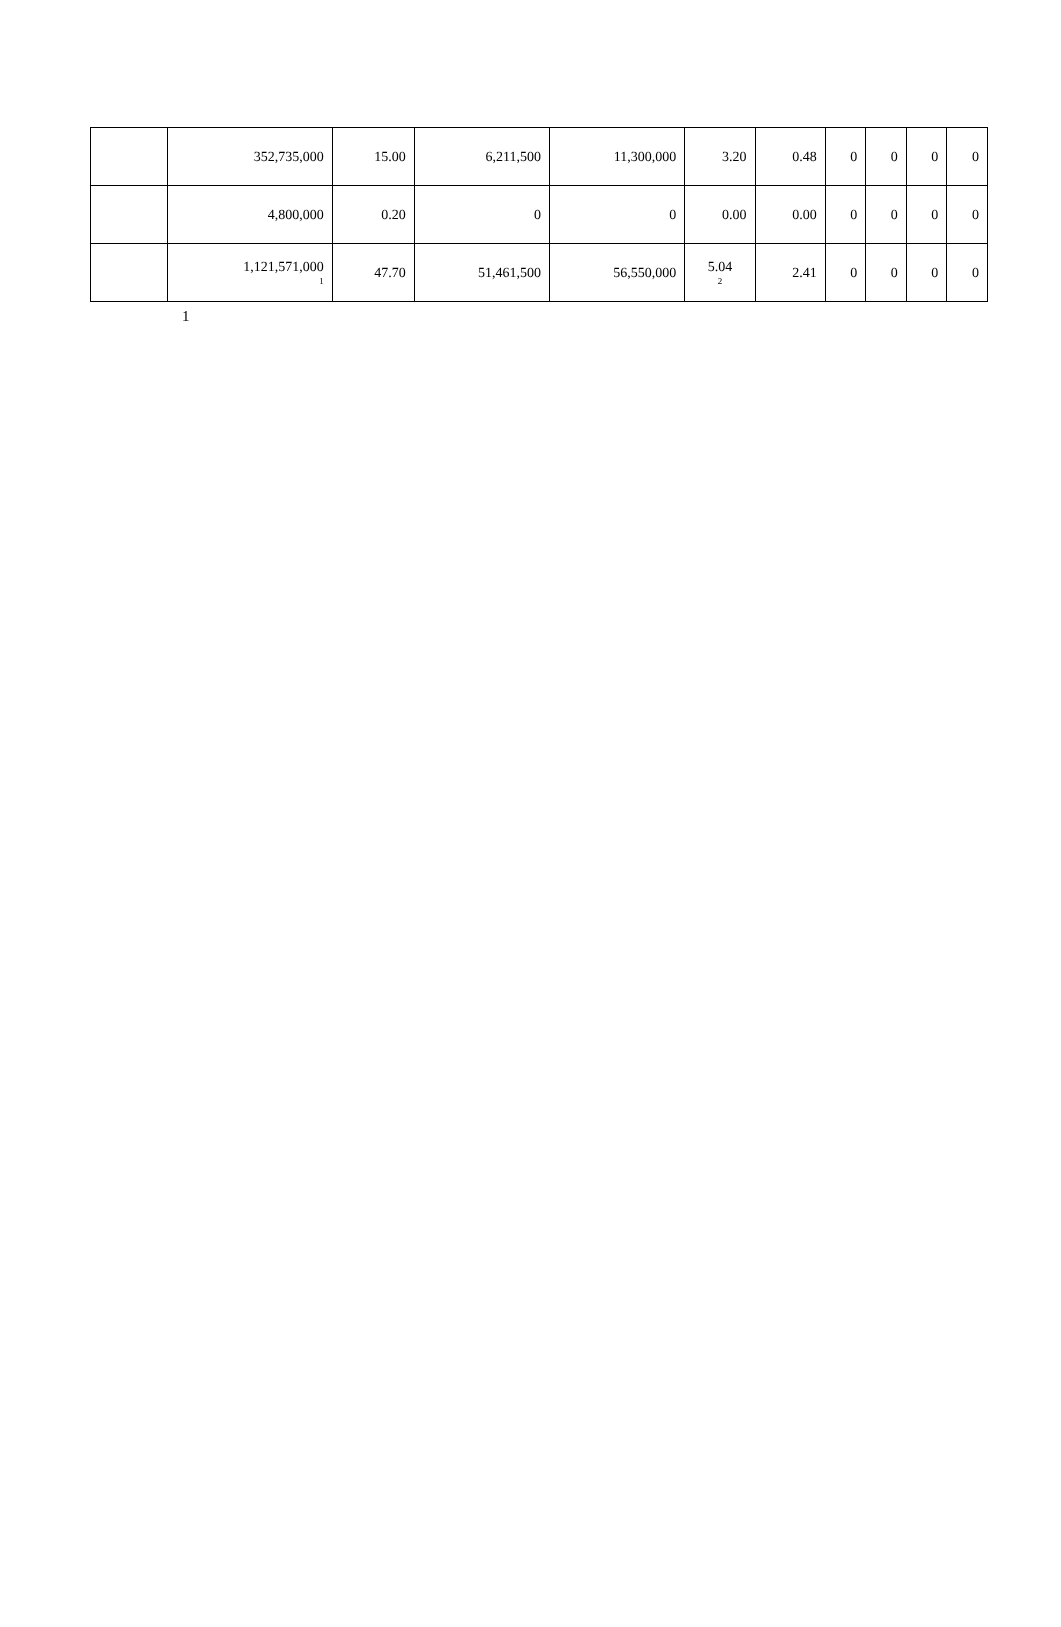| | 352,735,000 | 15.00 | 6,211,500 | 11,300,000 | 3.20 | 0.48 | 0 | 0 | 0 | 0 |
| | 4,800,000 | 0.20 | 0 | 0 | 0.00 | 0.00 | 0 | 0 | 0 | 0 |
| | 1,121,571,000 1 | 47.70 | 51,461,500 | 56,550,000 | 5.04 2 | 2.41 | 0 | 0 | 0 | 0 |
1